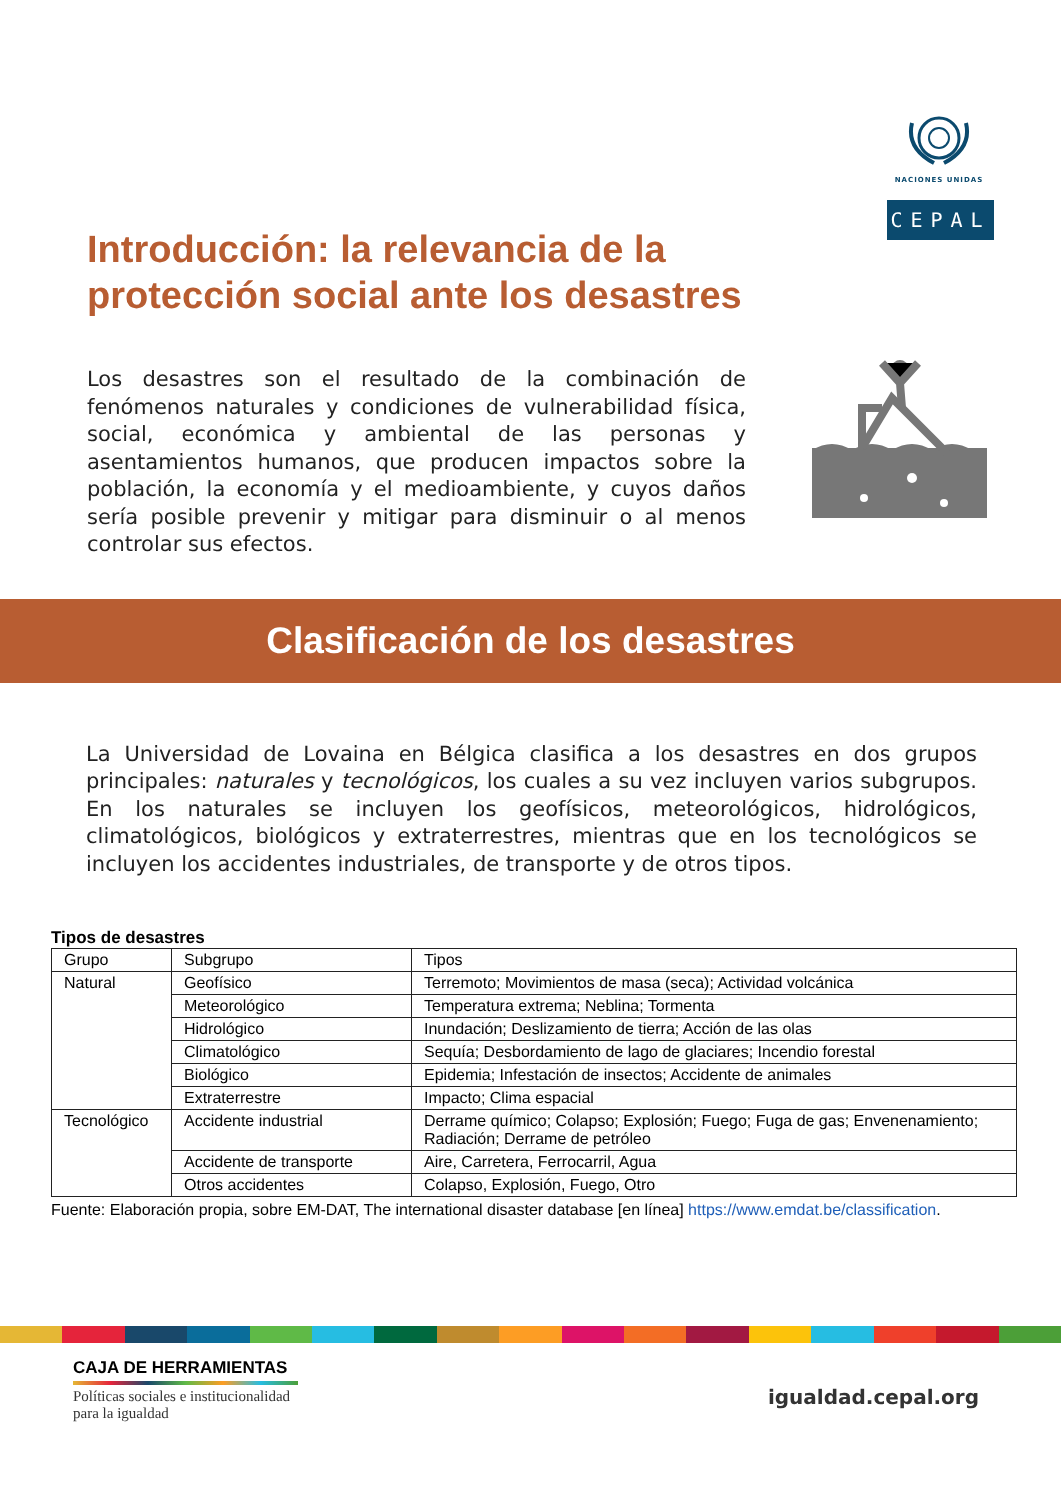NACIONES UNIDAS
CEPAL
Introducción: la relevancia de la protección social ante los desastres
Los desastres son el resultado de la combinación de fenómenos naturales y condiciones de vulnerabilidad física, social, económica y ambiental de las personas y asentamientos humanos, que producen impactos sobre la población, la economía y el medioambiente, y cuyos daños sería posible prevenir y mitigar para disminuir o al menos controlar sus efectos.
Clasificación de los desastres
La Universidad de Lovaina en Bélgica clasifica a los desastres en dos grupos principales: naturales y tecnológicos, los cuales a su vez incluyen varios subgrupos. En los naturales se incluyen los geofísicos, meteorológicos, hidrológicos, climatológicos, biológicos y extraterrestres, mientras que en los tecnológicos se incluyen los accidentes industriales, de transporte y de otros tipos.
Tipos de desastres
| Grupo | Subgrupo | Tipos |
| --- | --- | --- |
| Natural | Geofísico | Terremoto; Movimientos de masa (seca); Actividad volcánica |
| | Meteorológico | Temperatura extrema; Neblina; Tormenta |
| | Hidrológico | Inundación; Deslizamiento de tierra; Acción de las olas |
| | Climatológico | Sequía; Desbordamiento de lago de glaciares; Incendio forestal |
| | Biológico | Epidemia; Infestación de insectos; Accidente de animales |
| | Extraterrestre | Impacto; Clima espacial |
| Tecnológico | Accidente industrial | Derrame químico; Colapso; Explosión; Fuego; Fuga de gas; Envenenamiento; Radiación; Derrame de petróleo |
| | Accidente de transporte | Aire, Carretera, Ferrocarril, Agua |
| | Otros accidentes | Colapso, Explosión, Fuego, Otro |
Fuente: Elaboración propia, sobre EM-DAT, The international disaster database [en línea] https://www.emdat.be/classification.
CAJA DE HERRAMIENTAS
Políticas sociales e institucionalidad
para la igualdad
igualdad.cepal.org